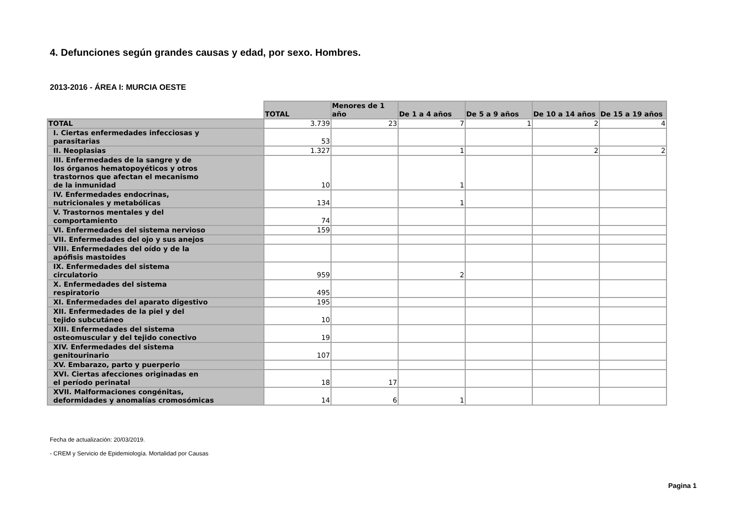4. Defunciones según grandes causas y edad, por sexo. Hombres.
2013-2016 - ÁREA I: MURCIA OESTE
| | TOTAL | Menores de 1 año | De 1 a 4 años | De 5 a 9 años | De 10 a 14 años | De 15 a 19 años |
| --- | --- | --- | --- | --- | --- | --- |
| TOTAL | 3.739 | 23 | 7 | 1 | 2 | 4 |
| I. Ciertas enfermedades infecciosas y parasitarias | 53 | | | | | |
| II. Neoplasias | 1.327 | | 1 | | 2 | 2 |
| III. Enfermedades de la sangre y de los órganos hematopoyéticos y otros trastornos que afectan el mecanismo de la inmunidad | 10 | | 1 | | | |
| IV. Enfermedades endocrinas, nutricionales y metabólicas | 134 | | 1 | | | |
| V. Trastornos mentales y del comportamiento | 74 | | | | | |
| VI. Enfermedades del sistema nervioso | 159 | | | | | |
| VII. Enfermedades del ojo y sus anejos | | | | | | |
| VIII. Enfermedades del oído y de la apófisis mastoides | | | | | | |
| IX. Enfermedades del sistema circulatorio | 959 | | 2 | | | |
| X. Enfermedades del sistema respiratorio | 495 | | | | | |
| XI. Enfermedades del aparato digestivo | 195 | | | | | |
| XII. Enfermedades de la piel y del tejido subcutáneo | 10 | | | | | |
| XIII. Enfermedades del sistema osteomuscular y del tejido conectivo | 19 | | | | | |
| XIV. Enfermedades del sistema genitourinario | 107 | | | | | |
| XV. Embarazo, parto y puerperio | | | | | | |
| XVI. Ciertas afecciones originadas en el período perinatal | 18 | 17 | | | | |
| XVII. Malformaciones congénitas, deformidades y anomalías cromosómicas | 14 | 6 | 1 | | | |
Fecha de actualización: 20/03/2019.
- CREM y Servicio de Epidemiología. Mortalidad por Causas
Pagina 1